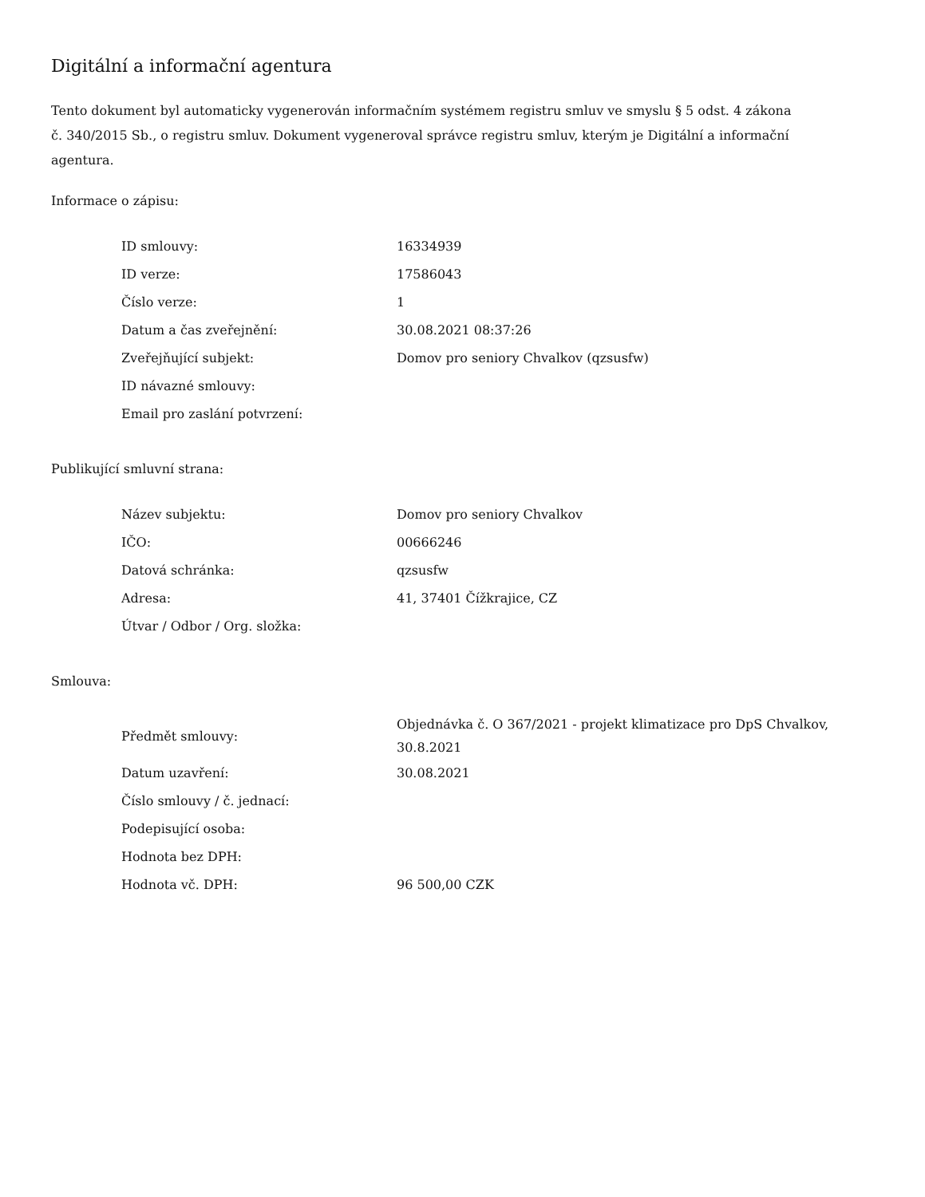Digitální a informační agentura
Tento dokument byl automaticky vygenerován informačním systémem registru smluv ve smyslu § 5 odst. 4 zákona
č. 340/2015 Sb., o registru smluv. Dokument vygeneroval správce registru smluv, kterým je Digitální a informační agentura.
Informace o zápisu:
| ID smlouvy: | 16334939 |
| ID verze: | 17586043 |
| Číslo verze: | 1 |
| Datum a čas zveřejnění: | 30.08.2021 08:37:26 |
| Zveřejňující subjekt: | Domov pro seniory Chvalkov (qzsusfw) |
| ID návazné smlouvy: | |
| Email pro zaslání potvrzení: | |
Publikující smluvní strana:
| Název subjektu: | Domov pro seniory Chvalkov |
| IČO: | 00666246 |
| Datová schránka: | qzsusfw |
| Adresa: | 41, 37401 Čížkrajice, CZ |
| Útvar / Odbor / Org. složka: | |
Smlouva:
| Předmět smlouvy: | Objednávka č. O 367/2021 - projekt klimatizace pro DpS Chvalkov, 30.8.2021 |
| Datum uzavření: | 30.08.2021 |
| Číslo smlouvy / č. jednací: | |
| Podepisující osoba: | |
| Hodnota bez DPH: | |
| Hodnota vč. DPH: | 96 500,00 CZK |